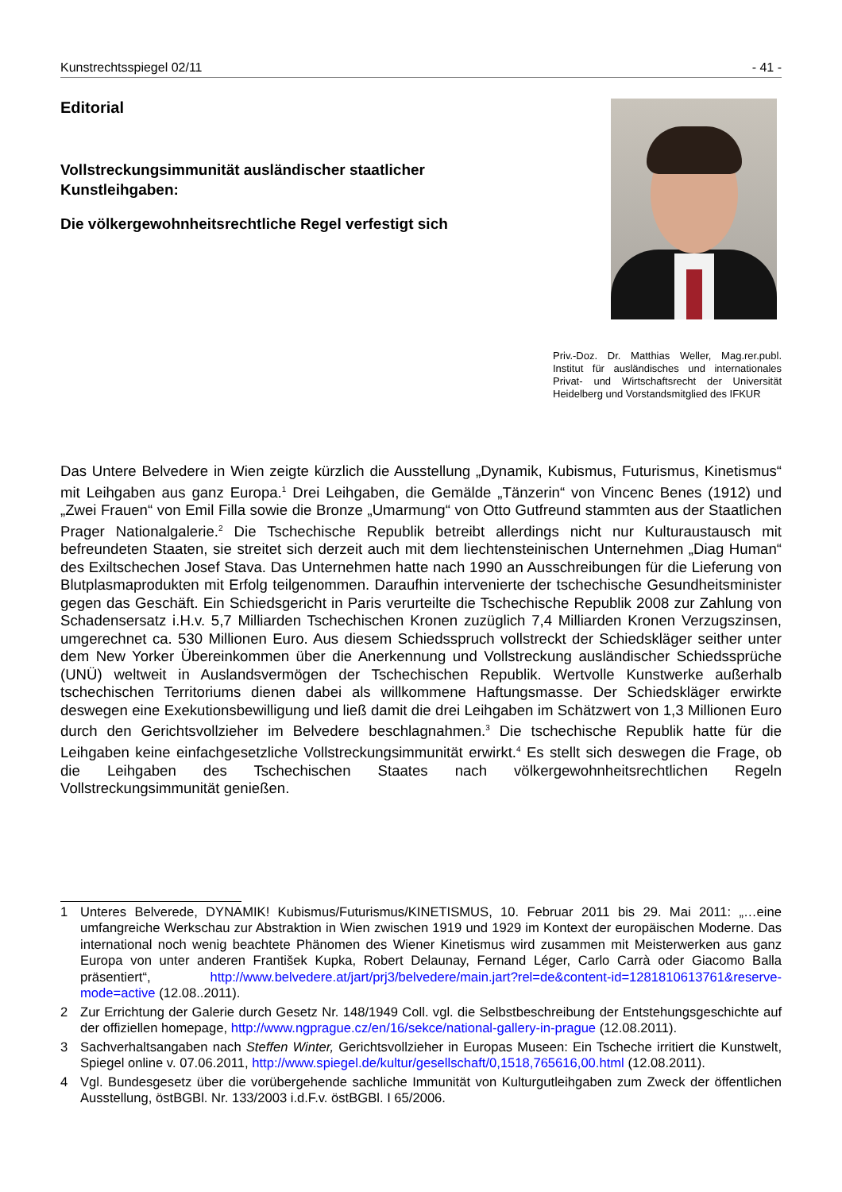Kunstrechtsspiegel 02/11 - 41 -
Editorial
Vollstreckungsimmunität ausländischer staatlicher
Kunstleihgaben:
Die völkergewohnheitsrechtliche Regel verfestigt sich
Priv.-Doz. Dr. Matthias Weller, Mag.rer.publ. Institut für ausländisches und internationales Privat- und Wirtschaftsrecht der Universität Heidelberg und Vorstandsmitglied des IFKUR
Das Untere Belvedere in Wien zeigte kürzlich die Ausstellung „Dynamik, Kubismus, Futurismus, Kinetismus“ mit Leihgaben aus ganz Europa.<sup>1</sup> Drei Leihgaben, die Gemälde „Tänzerin“ von Vincenc Benes (1912) und „Zwei Frauen“ von Emil Filla sowie die Bronze „Umarmung“ von Otto Gutfreund stammten aus der Staatlichen Prager Nationalgalerie.<sup>2</sup> Die Tschechische Republik betreibt allerdings nicht nur Kulturaustausch mit befreundeten Staaten, sie streitet sich derzeit auch mit dem liechtensteinischen Unternehmen „Diag Human“ des Exiltschechen Josef Stava. Das Unternehmen hatte nach 1990 an Ausschreibungen für die Lieferung von Blutplasmaprodukten mit Erfolg teilgenommen. Daraufhin intervenierte der tschechische Gesundheitsminister gegen das Geschäft. Ein Schiedsgericht in Paris verurteilte die Tschechische Republik 2008 zur Zahlung von Schadensersatz i.H.v. 5,7 Milliarden Tschechischen Kronen zuzüglich 7,4 Milliarden Kronen Verzugszinsen, umgerechnet ca. 530 Millionen Euro. Aus diesem Schiedsspruch vollstreckt der Schiedskläger seither unter dem New Yorker Übereinkommen über die Anerkennung und Vollstreckung ausländischer Schiedssprüche (UNÜ) weltweit in Auslandsvermögen der Tschechischen Republik. Wertvolle Kunstwerke außerhalb tschechischen Territoriums dienen dabei als willkommene Haftungsmasse. Der Schiedskläger erwirkte deswegen eine Exekutionsbewilligung und ließ damit die drei Leihgaben im Schätzwert von 1,3 Millionen Euro durch den Gerichtsvollzieher im Belvedere beschlagnahmen.<sup>3</sup> Die tschechische Republik hatte für die Leihgaben keine einfachgesetzliche Vollstreckungsimmunität erwirkt.<sup>4</sup> Es stellt sich deswegen die Frage, ob die Leihgaben des Tschechischen Staates nach völkergewohnheitsrechtlichen Regeln Vollstreckungsimmunität genießen.
1 Unteres Belverede, DYNAMIK! Kubismus/Futurismus/KINETISMUS, 10. Februar 2011 bis 29. Mai 2011: „…eine umfangreiche Werkschau zur Abstraktion in Wien zwischen 1919 und 1929 im Kontext der europäischen Moderne. Das international noch wenig beachtete Phänomen des Wiener Kinetismus wird zusammen mit Meisterwerken aus ganz Europa von unter anderen František Kupka, Robert Delaunay, Fernand Léger, Carlo Carrà oder Giacomo Balla präsentiert“, http://www.belvedere.at/jart/prj3/belvedere/main.jart?rel=de&content-id=1281810613761&reserve-mode=active (12.08..2011).
2 Zur Errichtung der Galerie durch Gesetz Nr. 148/1949 Coll. vgl. die Selbstbeschreibung der Entstehungsgeschichte auf der offiziellen homepage, http://www.ngprague.cz/en/16/sekce/national-gallery-in-prague (12.08.2011).
3 Sachverhaltsangaben nach Steffen Winter, Gerichtsvollzieher in Europas Museen: Ein Tscheche irritiert die Kunstwelt, Spiegel online v. 07.06.2011, http://www.spiegel.de/kultur/gesellschaft/0,1518,765616,00.html (12.08.2011).
4 Vgl. Bundesgesetz über die vorübergehende sachliche Immunität von Kulturgutleihgaben zum Zweck der öffentlichen Ausstellung, östBGBl. Nr. 133/2003 i.d.F.v. östBGBl. I 65/2006.